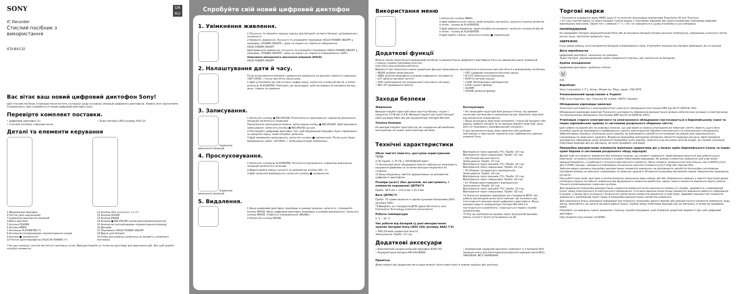SONY
IC Recorder
Стислий посібник з використання
ICD-BX132
UA
RU
Вас вітає ваш новий цифровий диктофон Sony!
Цей стислий посібник із використання містить інструкції щодо основних операцій цифрового диктофона. Уважно його прочитайте. Сподіваємося, вам сподобається новий цифровий диктофон Sony.
Перевірте комплект поставки.
• Цифровий диктофон (1)
• Стислий посібник з використання
• Лужні батареї LR03 розміру AAA (2)
Деталі та елементи керування
1 Вбудований мікрофон
2 Роз'єм (для навушників)
3 Індикатор виконання операцій
4 Вікно дисплея
5 Кнопка FOLDER
6 Кнопка MENU
7 Кнопка ► PLAY/ENTER (*)
8 Кнопка ⏮ (огляд/швидке перемотування назад)
9 Кнопка ■ (зупинення)
10 Роз'єм (для мікрофона) (PLUG IN POWER) (*)
11 Кнопка VOL (гучність) –/+ (*)
12 Кнопка DIVIDE
13 Кнопка ERASE
14 Кнопка ● REC/PAUSE (записування/призупинення)
15 Кнопка ⏭ (сигнал/швидке перемотування вперед)
16 Динамік
17 Перемикач HOLD•POWER ON/OFF
18 Відсік для батареї
19 Отвір для ремінця (ремінець не входить у комплект поставки)
* На цих кнопках і роз'ємі містяться тактильні точки. Використовуйте ці точки як орієнтири для виконання дій, або щоб знайти потрібні елементи.
Спробуйте свій новий цифровий диктофон
1. Увімкнення живлення.
1 Посуньте та підніміть кришку відсіку для батарей, вставте батареї, дотримуючись полярності.
2 Увімкніть живлення. Посуньте та утримуйте перемикач HOLD•POWER ON/OFF у напрямку «POWER ON/OFF», доки на екрані не з'явиться зображення.
HOLD POWER ON/OFF
Щоб вимкнути живлення, посуньте та утримуйте перемикач HOLD•POWER ON/OFF у напрямку «POWER ON/OFF», доки на екрані не з'явиться повідомлення «OFF».
Уникнення випадкового виконання операцій (HOLD)
HOLD POWER ON/OFF
2. Налаштування дати й часу.
Після встановлення батарей і увімкнення живлення на дисплеї з'явиться індикація «SET DATE», і почне миготіти секція року.
1 Щоб установити рік (дві останні цифри року), натисніть кнопку ⏮ або ⏭, а потім – кнопку ► PLAY/ENTER. Повторіть цю процедуру, щоб послідовно встановити місяць, день, години та хвилини.
3. Записування.
Індикатор виконання операцій 1 Натисніть кнопку ● REC/PAUSE. Розпочнеться записування, індикатор виконання операцій засвітиться червоним.
Призупинити записування можна, натиснувши кнопку ● REC/PAUSE. Щоб відновити записування, натисніть кнопку ● REC/PAUSE ще раз.
2 Розташуйте цифровий диктофон так, щоб вбудований мікрофон було спрямовано на джерело звуку, який потрібно записати.
3 Щоб припинити записування, натисніть кнопку ■ (зупинення). Після цього буде відображено напис «ACCESS», і записування буде припинено.
4. Прослуховування.
Індикатор виконання операцій 1 Натисніть кнопку ► PLAY/ENTER. Почнеться відтворення, індикатор виконання операцій засвітиться зеленим.
2 Відрегулюйте рівень гучності за допомогою кнопки VOL –/+.
3 Щоб зупинити відтворення, натисніть кнопку ■ (зупинення).
5. Видалення.
1 Якщо цифровий диктофон перебуває в режимі зупинки, натисніть і утримуйте кнопку ERASE. Якщо цифровий диктофон перебуває в режимі відтворення, натисніть кнопку ERASE. З'явиться повідомлення «ERASE».
2 Натисніть кнопку ERASE.
Використання меню
1 Натисніть кнопку MENU.
2 Щоб вибрати пункт меню, який потрібно настроїти, натисніть кнопку ⏮ або ⏭, а потім – кнопку ► PLAY/ENTER.
3 Щоб вибрати параметр, який потрібно встановити, натисніть кнопку ⏮ або ⏭, а потім – кнопку ► PLAY/ENTER.
4 Щоб вийти з меню, натисніть кнопку ■ (зупинення).
Додаткові функції
Можна також переглянути довідковий посібник із використання цифрового диктофона Sony на наведеній нижче домашній сторінці служби підтримки клієнтів.
http://rd1.sony.net/help/icd/b13/ce/
Відомості про перелічені нижче додаткові функції записування, відтворення та внесення змін містяться в довідковому посібнику.
• MODE (режим записування)
• SENS (робота мікрофона в режимі підвищеної чутливості)
• LCF (фільтр високих частот)
• VOR (записування під керуванням голосового сигналу)
• REC-OP (додавання запису)
• DPC (цифрове керування висотою звуку)
• N-CUT (зменшення перешкод)
• EASY-S (легкий пошук)
• CONT (безперервне відтворення)
• LOCK (захист файлу)
• ALARM
• DIVIDE (ділення файлу)
Заходи безпеки
Живлення
Використовуйте пристрій лише при постійному струмі з напругою 3,0 В або 2,4 В. Використовуйте дві лужні батареї LR03 (розміру AAA) або дві акумуляторні батареї NH-AAA.
Техніка безпеки
Не використовуйте пристрій під час керування автомобілем, мотоциклом чи іншим транспортним засобом.
Експлуатація
• Не залишайте пристрій біля джерел тепла, під прямим сонячним світлом або в запилених місцях. Бережіть пристрій від механічних пошкоджень.
• Якщо всередину пристрою потрапить сторонній предмет або рідина, вийміть батареї та не використовуйте пристрій, доки його не перевірить кваліфікований спеціаліст.
У разі виникнення будь-яких запитань або проблем, пов'язаних із пристроєм, зверніться до найближчого дилера компанії Sony.
Технічні характеристики
Обсяг пам'яті (пам'ять, доступна користувачеві *1*2)
2 ГБ (прибл. 1,75 ГБ = 1879048192 байт)
*1 Незначний обсяг вбудованої пам'яті забезпечує можливість керування файлами та не може використовуватися як сховище.
*2 Якщо вбудовану пам'ять форматовано за допомогою цифрового диктофона.
Розміри (ш/в/г) (без деталей, які виступають, і елементів керування) (JEITA)*3
Прибл. 38,5 мм × 115,2 мм × 21,3 мм
Вага (JEITA)*3
Прибл. 72 грами включно із двома лужними батареями LR03 (розміру AAA)
*3 Виміряно за стандартом JEITA (Japan Electronics and Information Technology Industries Association)
Робоча температура
5 °C – 35 °C
Час роботи від батарей (у разі використання лужних батарей Sony LR03 (SG) розміру AAA) (*4)
• SHQ (Режим надвисокої якості)
Записування: Прибл. 13 год.
Відтворення через динамік (*5): Прибл. 10 год.
Відтворення через навушники: Прибл. 21 год.
• HQ (Режим високої якості)
Записування: Прибл. 15 год.
Відтворення через динамік (*5): Прибл. 10 год.
Відтворення через навушники: Прибл. 23 год.
• SP (Режим стандартного відтворення)
Записування: Прибл. 16 год.
Відтворення через динамік (*5): Прибл. 10 год.
Відтворення через навушники: Прибл. 24 год.
• LP (Режим довготривалого відтворення)
Записування: Прибл. 20 год.
Відтворення через динамік (*5): Прибл. 12 год.
Відтворення через навушники: Прибл. 32 год.
*4 Значення виміряно відповідно до стандартів JEITA. Час роботи від батарей може бути нижчим. Це залежить від інтенсивності використання цифрового диктофона. Якщо використовуєте акумуляторні батареї NH-AAA (не постачається в комплекті), скорочується термін служби акумулятора.
*5 Під час відтворення музики через внутрішній динамік, рівень гучності якого встановлено на 28.
Додаткові аксесуари
• Електретний конденсаторний мікрофон ECM-CS3
• Акумуляторна батарея NH-AAA-B2KN
• Компактний зарядний пристрій і комплект із 2 батарей AAA преміум-класу для багатофункціонального використання BCG-34HS2KAN, BCG-34HW2KAN
Примітка
Деякі моделі або додаткові аксесуари можуть бути недоступні в певних країнах або регіонах.
Торгові марки
• Технологія кодування звуку MPEG Layer-3 та патенти ліцензовані компаніями Fraunhofer IIS and Thomson.
• Усі інші торгові марки та зареєстровані торгові марки є торговими марками або зареєстрованими торговими марками відповідних власників. Окрім того, символи «™» і «®» не наводяться в цьому посібнику в усіх випадках.
ПОПЕРЕДЖЕННЯ
Не піддавайте батареї (акумуляторний блок або встановлені батареї) впливу високих температур, наприклад сонячного світла, вогню тощо, протягом тривалого часу.
ОБЕРЕЖНО
Існує ризик вибуху за встановлення батарей невідповідного типу. Утилізуйте використані батареї відповідно до інструкцій.
Дата виробництва
Цифровий диктофон: зазначено на упаковці
Лужні батареї: рекомендований термін придатності (місяць, рік) зазначено на батареях.
Країна походження
Цифровий диктофон: зроблено в Китаї
Ⓤ
001
Виробник:
Sony Corporation 1-7-1, Konan, Minato-ku, Tokyo, Japan, 108-0075.
Уповноважений представник в Україні:
ТОВ «Соні Україна», вул. Спаська 30, м.Київ, 04070, Україна.
Обладнання відповідає вимогам:
Технічного регламенту з електромагнітної сумісності обладнання (постанова КМУ від 29.07.2009 № 785).
Обладнання відповідає вимогам Технічного регламенту обмеження використання деяких небезпечних речовин в електричному та електронному обладнанні (постанова КМУ від 03.12.2008 № 1057).
Утилізація старого електричного та електронного обладнання (застосовується в Європейському союзі та інших європейських країнах із системами роздільного збирання сміття)
Цей символ на виробі або на упаковці означає, що цей виріб не можна утилізувати як побутове сміття. Замість цього його потрібно здати до відповідного приймального пункту для вторинної обробки електричного та електронного обладнання. Забезпечивши належну утилізацію цього виробу, ви допоможете запобігти негативним наслідкам для навколишнього середовища та людського здоров'я. Вторинна переробка матеріалів допоможе зберегти природні ресурси. Щоб отримати докладнішу інформацію щодо вторинної переробки цього виробу, зверніться до місцевих органів влади, до служби утилізації побутових відходів або до магазину, де було придбано цей виріб.
Переробка використаних елементів живлення (директива діє у межах країн Європейського Союзу та інших країн Європи зі системами роздільного збору відходів)
Даний знак на елементі живлення або упаковці означає, що елемент живлення, який використовується для роботи цього пристрою, не можна утилізувати разом з іншими побутовими відходами. На деяких елементах живлення цей знак може використовуватись у комбінації з позначенням хімічного елементу. Якщо елемент живлення містить більше ніж 0,0005% ртуті або 0,004% свинцю, наводиться відповідне позначення хімічного елементу ртуті (Hg) або свинцю (Pb).
Забезпечивши належну переробку використаних елементів живлення, ви допоможете запобігти потенційно негативним наслідкам впливу на зовнішнє середовище та людське здоров'я. Вторинна переробка матеріалів сприяє збереженню природних ресурсів.
При роботі пристроїв, для яких із метою безпеки, виконання яких-небудь дій або збереження наявних у пам'яті пристроїв даних необхідна подача постійного живлення від вбудованого елемента живлення, заміну такого елемента живлення варто робити тільки в уповноважених сервісних центрах.
Для правильної переробки використаних елементів живлення після закінчення терміну їх служби, здавайте їх у відповідний пункт збору електронного й електричного обладнання. Стосовно використання інших елементів живлення дивіться інформацію в розділі, у якому дані інструкції з безпечного витягнення елементів живлення із пристрою. Здавайте використані елементи живлення у відповідний пункт збору й переробки використаних елементів живлення.
Для одержання більш докладної інформації про вторинну переробку даного виробу або використаного елемента живлення, будь ласка, звертайтесь до органу місцевої адміністрації, служби збору побутових відходів або до магазину, в якому ви придбали виріб.
Перейдіть на наведену нижче домашню сторінку служби підтримки, щоб отримати додаткові відомості про свій цифровий диктофон.
http://support.sony-europe.com/DNA